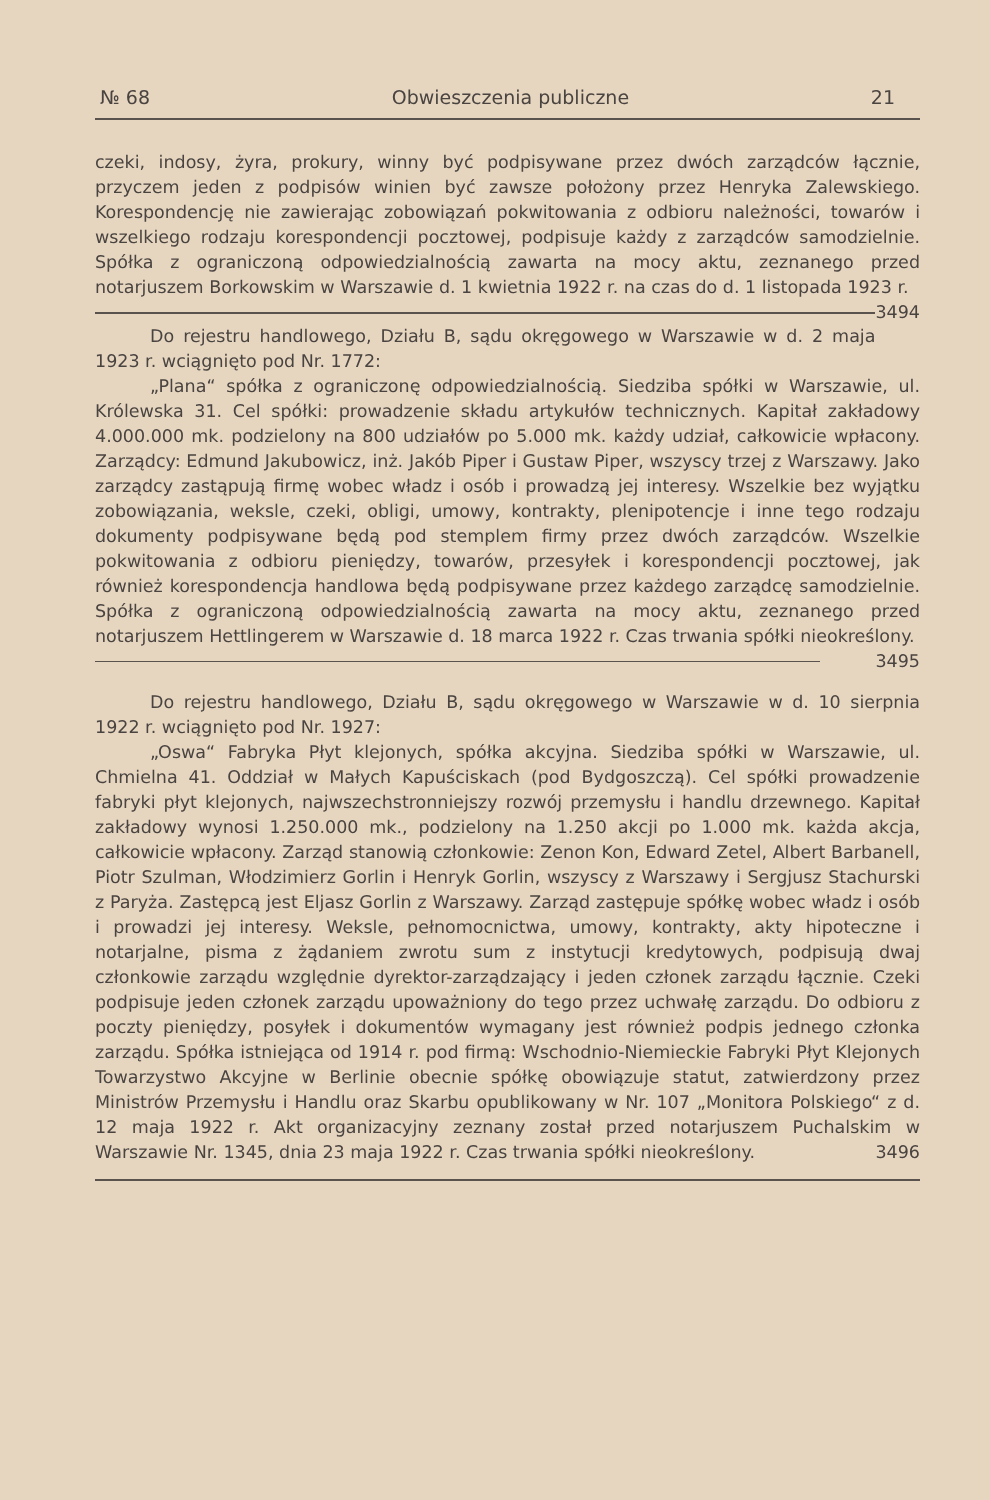№ 68 Obwieszczenia publiczne 21
czeki, indosy, żyra, prokury, winny być podpisywane przez dwóch zarządców łącznie, przyczem jeden z podpisów winien być zawsze położony przez Henryka Zalewskiego. Korespondencję nie zawierając zobowiązań pokwitowania z odbioru należności, towarów i wszelkiego rodzaju korespondencji pocztowej, podpisuje każdy z zarządców samodzielnie. Spółka z ograniczoną odpowiedzialnością zawarta na mocy aktu, zeznanego przed notarjuszem Borkowskim w Warszawie d. 1 kwietnia 1922 r. na czas do d. 1 listopada 1923 r. 3494
Do rejestru handlowego, Działu B, sądu okręgowego w Warszawie w d. 2 maja 1923 r. wciągnięto pod Nr. 1772:
„Plana“ spółka z ograniczonę odpowiedzialnością. Siedziba spółki w Warszawie, ul. Królewska 31. Cel spółki: prowadzenie składu artykułów technicznych. Kapitał zakładowy 4.000.000 mk. podzielony na 800 udziałów po 5.000 mk. każdy udział, całkowicie wpłacony. Zarządcy: Edmund Jakubowicz, inż. Jakób Piper i Gustaw Piper, wszyscy trzej z Warszawy. Jako zarządcy zastąpują firmę wobec władz i osób i prowadzą jej interesy. Wszelkie bez wyjątku zobowiązania, weksle, czeki, obligi, umowy, kontrakty, plenipotencje i inne tego rodzaju dokumenty podpisywane będą pod stemplem firmy przez dwóch zarządców. Wszelkie pokwitowania z odbioru pieniędzy, towarów, przesyłek i korespondencji pocztowej, jak również korespondencja handlowa będą podpisywane przez każdego zarządcę samodzielnie. Spółka z ograniczoną odpowiedzialnością zawarta na mocy aktu, zeznanego przed notarjuszem Hettlingerem w Warszawie d. 18 marca 1922 r. Czas trwania spółki nieokreślony. 3495
Do rejestru handlowego, Działu B, sądu okręgowego w Warszawie w d. 10 sierpnia 1922 r. wciągnięto pod Nr. 1927:
„Oswa“ Fabryka Płyt klejonych, spółka akcyjna. Siedziba spółki w Warszawie, ul. Chmielna 41. Oddział w Małych Kapuściskach (pod Bydgoszczą). Cel spółki prowadzenie fabryki płyt klejonych, najwszechstronniejszy rozwój przemysłu i handlu drzewnego. Kapitał zakładowy wynosi 1.250.000 mk., podzielony na 1.250 akcji po 1.000 mk. każda akcja, całkowicie wpłacony. Zarząd stanowią członkowie: Zenon Kon, Edward Zetel, Albert Barbanell, Piotr Szulman, Włodzimierz Gorlin i Henryk Gorlin, wszyscy z Warszawy i Sergjusz Stachurski z Paryża. Zastępcą jest Eljasz Gorlin z Warszawy. Zarząd zastępuje spółkę wobec władz i osób i prowadzi jej interesy. Weksle, pełnomocnictwa, umowy, kontrakty, akty hipoteczne i notarjalne, pisma z żądaniem zwrotu sum z instytucji kredytowych, podpisują dwaj członkowie zarządu względnie dyrektor-zarządzający i jeden członek zarządu łącznie. Czeki podpisuje jeden członek zarządu upoważniony do tego przez uchwałę zarządu. Do odbioru z poczty pieniędzy, posyłek i dokumentów wymagany jest również podpis jednego członka zarządu. Spółka istniejąca od 1914 r. pod firmą: Wschodnio-Niemieckie Fabryki Płyt Klejonych Towarzystwo Akcyjne w Berlinie obecnie spółkę obowiązuje statut, zatwierdzony przez Ministrów Przemysłu i Handlu oraz Skarbu opublikowany w Nr. 107 „Monitora Polskiego“ z d. 12 maja 1922 r. Akt organizacyjny zeznany został przed notarjuszem Puchalskim w Warszawie Nr. 1345, dnia 23 maja 1922 r. Czas trwania spółki nieokreślony. 3496